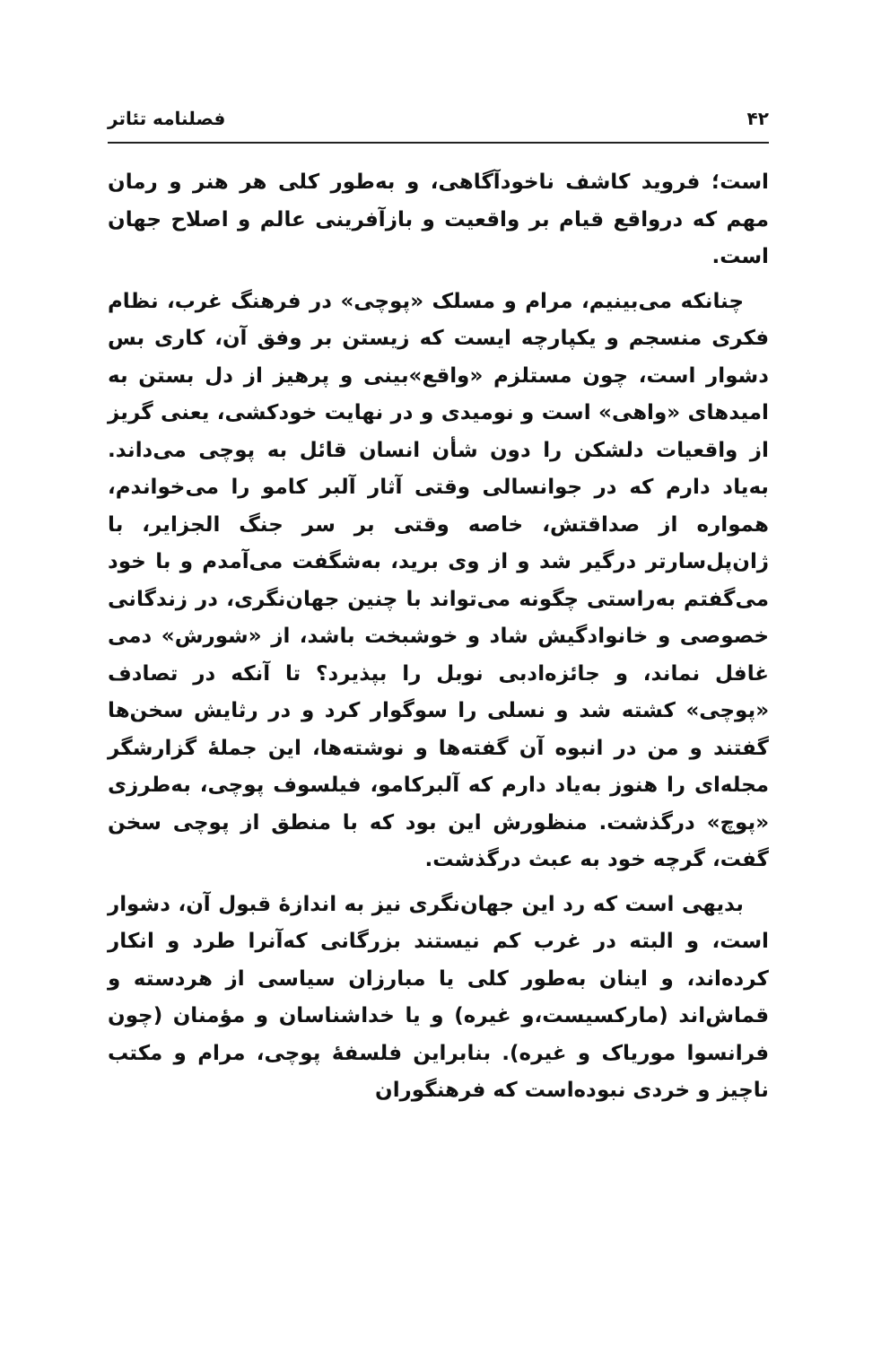۴۲ فصلنامه تئاتر
است؛ فروید کاشف ناخودآگاهی، و به‌طور کلی هر هنر و رمان مهم که درواقع قیام بر واقعیت و بازآفرینی عالم و اصلاح جهان است.
چنانکه می‌بینیم، مرام و مسلک «پوچی» در فرهنگ غرب، نظام فکری منسجم و یکپارچه ایست که زیستن بر وفق آن، کاری بس دشوار است، چون مستلزم «واقع»بینی و پرهیز از دل بستن به امیدهای «واهی» است و نومیدی و در نهایت خودکشی، یعنی گریز از واقعیات دلشکن را دون شأن انسان قائل به پوچی می‌داند. به‌یاد دارم که در جوانسالی وقتی آثار آلبر کامو را می‌خواندم، همواره از صداقتش، خاصه وقتی بر سر جنگ الجزایر، با ژان‌پل‌سارتر درگیر شد و از وی برید، به‌شگفت می‌آمدم و با خود می‌گفتم به‌راستی چگونه می‌تواند با چنین جهان‌نگری، در زندگانی خصوصی و خانوادگیش شاد و خوشبخت باشد، از «شورش» دمی غافل نماند، و جائزه‌ادبی نوبل را بپذیرد؟ تا آنکه در تصادف «پوچی» کشته شد و نسلی را سوگوار کرد و در رثایش سخن‌ها گفتند و من در انبوه آن گفته‌ها و نوشته‌ها، این جملهٔ گزارشگر مجله‌ای را هنوز به‌یاد دارم که آلبرکامو، فیلسوف پوچی، به‌طرزی «پوچ» درگذشت. منظورش این بود که با منطق از پوچی سخن گفت، گرچه خود به عبث درگذشت.
بدیهی است که رد این جهان‌نگری نیز به اندازهٔ قبول آن، دشوار است، و البته در غرب کم نیستند بزرگانی که‌آنرا طرد و انکار کرده‌اند، و اینان به‌طور کلی یا مبارزان سیاسی از هردسته و قماش‌اند (مارکسیست،و غیره) و یا خداشناسان و مؤمنان (چون فرانسوا موریاک و غیره). بنابراین فلسفهٔ پوچی، مرام و مکتب ناچیز و خردی نبوده‌است که فرهنگوران